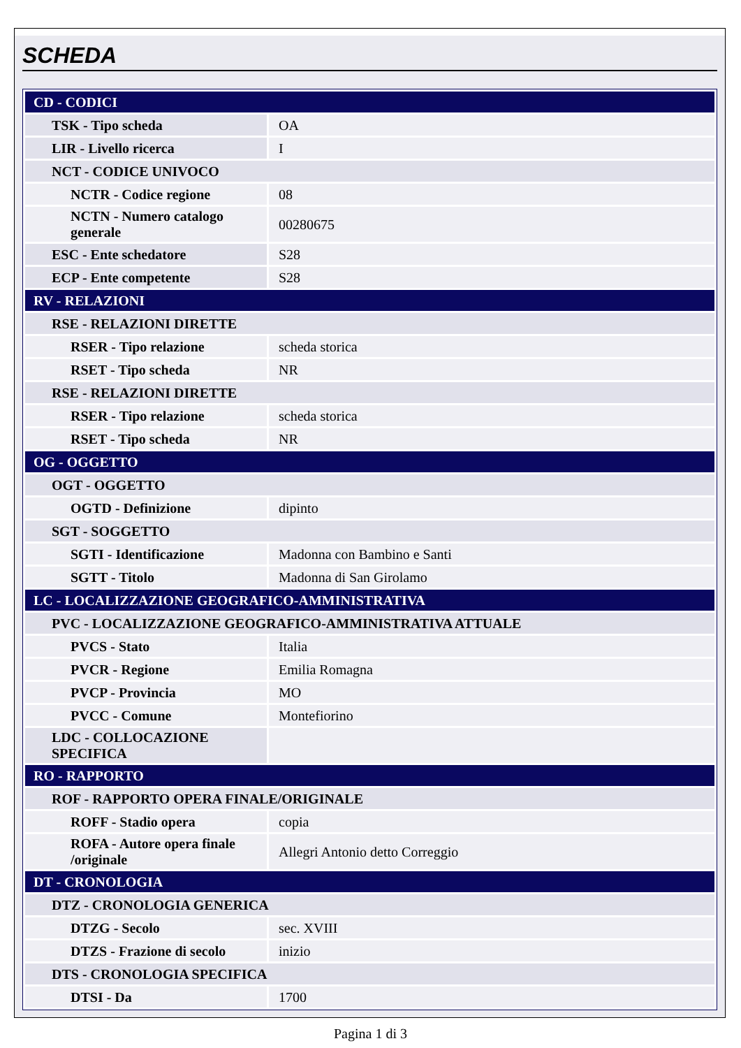SCHEDA
| CD - CODICI | |
| TSK - Tipo scheda | OA |
| LIR - Livello ricerca | I |
| NCT - CODICE UNIVOCO | |
| NCTR - Codice regione | 08 |
| NCTN - Numero catalogo generale | 00280675 |
| ESC - Ente schedatore | S28 |
| ECP - Ente competente | S28 |
| RV - RELAZIONI | |
| RSE - RELAZIONI DIRETTE | |
| RSER - Tipo relazione | scheda storica |
| RSET - Tipo scheda | NR |
| RSE - RELAZIONI DIRETTE | |
| RSER - Tipo relazione | scheda storica |
| RSET - Tipo scheda | NR |
| OG - OGGETTO | |
| OGT - OGGETTO | |
| OGTD - Definizione | dipinto |
| SGT - SOGGETTO | |
| SGTI - Identificazione | Madonna con Bambino e Santi |
| SGTT - Titolo | Madonna di San Girolamo |
| LC - LOCALIZZAZIONE GEOGRAFICO-AMMINISTRATIVA | |
| PVC - LOCALIZZAZIONE GEOGRAFICO-AMMINISTRATIVA ATTUALE | |
| PVCS - Stato | Italia |
| PVCR - Regione | Emilia Romagna |
| PVCP - Provincia | MO |
| PVCC - Comune | Montefiorino |
| LDC - COLLOCAZIONE SPECIFICA | |
| RO - RAPPORTO | |
| ROF - RAPPORTO OPERA FINALE/ORIGINALE | |
| ROFF - Stadio opera | copia |
| ROFA - Autore opera finale /originale | Allegri Antonio detto Correggio |
| DT - CRONOLOGIA | |
| DTZ - CRONOLOGIA GENERICA | |
| DTZG - Secolo | sec. XVIII |
| DTZS - Frazione di secolo | inizio |
| DTS - CRONOLOGIA SPECIFICA | |
| DTSI - Da | 1700 |
Pagina 1 di 3